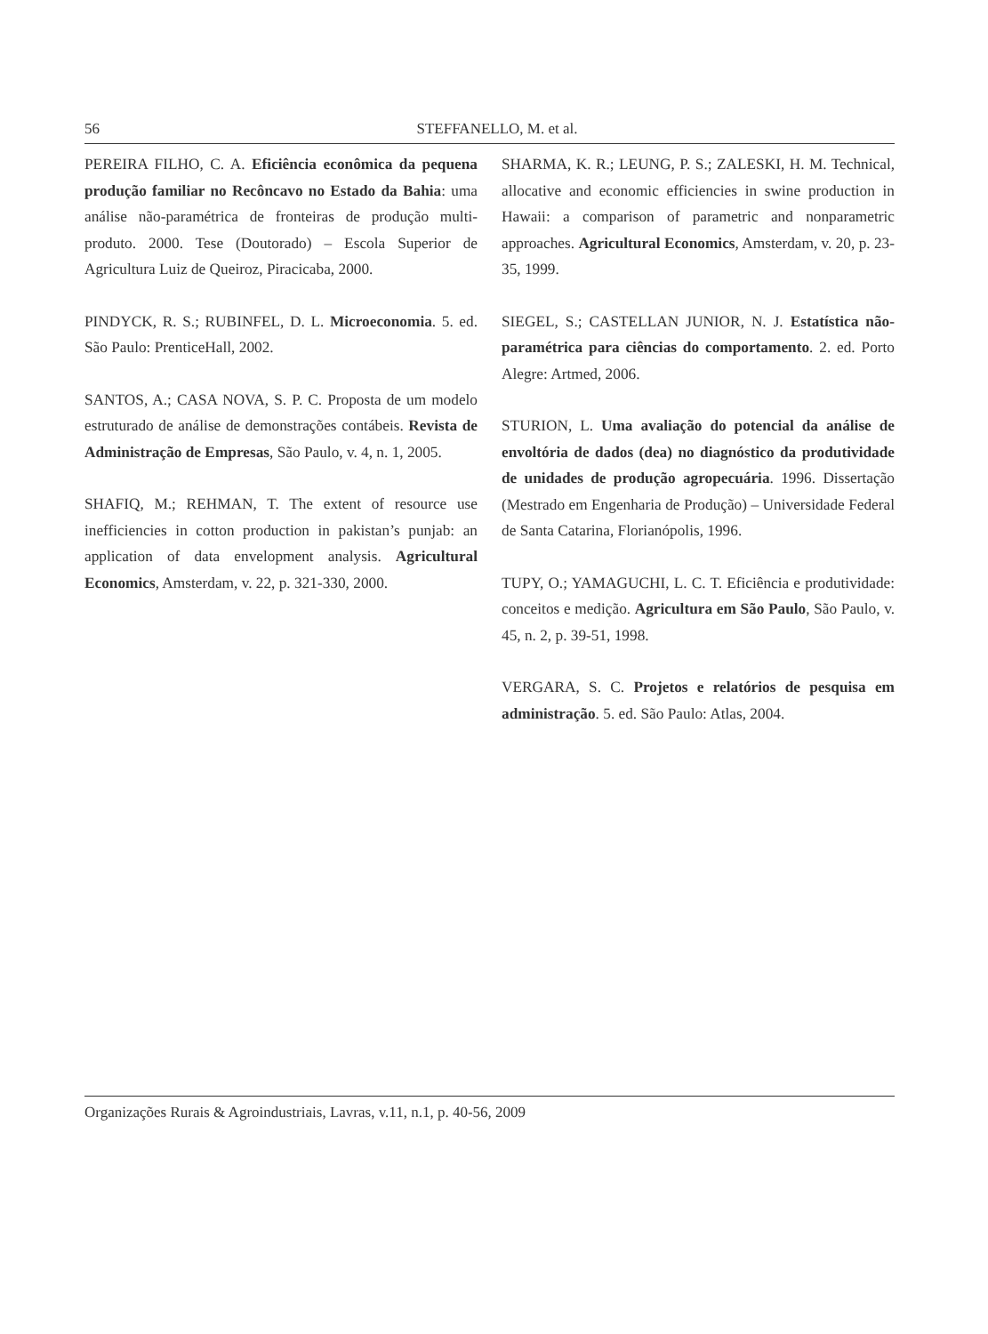56
STEFFANELLO, M. et al.
PEREIRA FILHO, C. A. Eficiência econômica da pequena produção familiar no Recôncavo no Estado da Bahia: uma análise não-paramétrica de fronteiras de produção multi-produto. 2000. Tese (Doutorado) – Escola Superior de Agricultura Luiz de Queiroz, Piracicaba, 2000.
PINDYCK, R. S.; RUBINFEL, D. L. Microeconomia. 5. ed. São Paulo: PrenticeHall, 2002.
SANTOS, A.; CASA NOVA, S. P. C. Proposta de um modelo estruturado de análise de demonstrações contábeis. Revista de Administração de Empresas, São Paulo, v. 4, n. 1, 2005.
SHAFIQ, M.; REHMAN, T. The extent of resource use inefficiencies in cotton production in pakistan’s punjab: an application of data envelopment analysis. Agricultural Economics, Amsterdam, v. 22, p. 321-330, 2000.
SHARMA, K. R.; LEUNG, P. S.; ZALESKI, H. M. Technical, allocative and economic efficiencies in swine production in Hawaii: a comparison of parametric and nonparametric approaches. Agricultural Economics, Amsterdam, v. 20, p. 23-35, 1999.
SIEGEL, S.; CASTELLAN JUNIOR, N. J. Estatística não-paramétrica para ciências do comportamento. 2. ed. Porto Alegre: Artmed, 2006.
STURION, L. Uma avaliação do potencial da análise de envoltória de dados (dea) no diagnóstico da produtividade de unidades de produção agropecuária. 1996. Dissertação (Mestrado em Engenharia de Produção) – Universidade Federal de Santa Catarina, Florianópolis, 1996.
TUPY, O.; YAMAGUCHI, L. C. T. Eficiência e produtividade: conceitos e medição. Agricultura em São Paulo, São Paulo, v. 45, n. 2, p. 39-51, 1998.
VERGARA, S. C. Projetos e relatórios de pesquisa em administração. 5. ed. São Paulo: Atlas, 2004.
Organizações Rurais & Agroindustriais, Lavras, v.11, n.1, p. 40-56, 2009